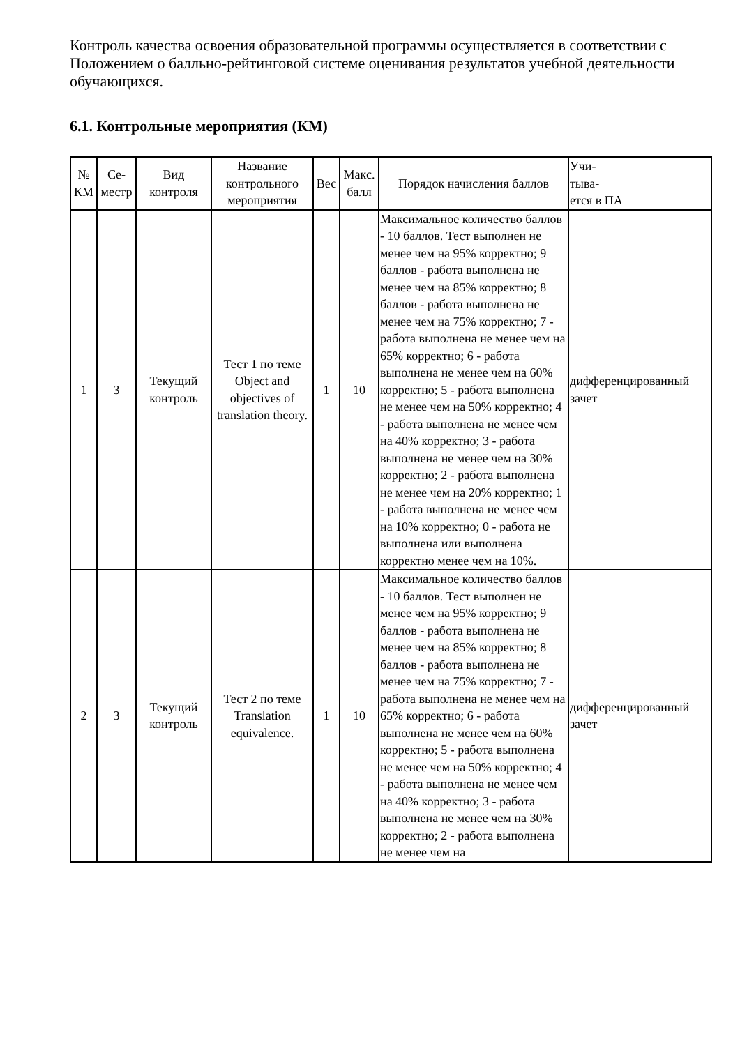Контроль качества освоения образовательной программы осуществляется в соответствии с Положением о балльно-рейтинговой системе оценивания результатов учебной деятельности обучающихся.
6.1. Контрольные мероприятия (КМ)
| № КМ | Се-местр | Вид контроля | Название контрольного мероприятия | Вес | Макс. балл | Порядок начисления баллов | Учи- тыва- ется в ПА |
| --- | --- | --- | --- | --- | --- | --- | --- |
| 1 | 3 | Текущий контроль | Тест 1 по теме Object and objectives of translation theory. | 1 | 10 | Максимальное количество баллов - 10 баллов. Тест выполнен не менее чем на 95% корректно; 9 баллов - работа выполнена не менее чем на 85% корректно; 8 баллов - работа выполнена не менее чем на 75% корректно; 7 - работа выполнена не менее чем на 65% корректно; 6 - работа выполнена не менее чем на 60% корректно; 5 - работа выполнена не менее чем на 50% корректно; 4 - работа выполнена не менее чем на 40% корректно; 3 - работа выполнена не менее чем на 30% корректно; 2 - работа выполнена не менее чем на 20% корректно; 1 - работа выполнена не менее чем на 10% корректно; 0 - работа не выполнена или выполнена корректно менее чем на 10%. | дифференцированный зачет |
| 2 | 3 | Текущий контроль | Тест 2 по теме Translation equivalence. | 1 | 10 | Максимальное количество баллов - 10 баллов. Тест выполнен не менее чем на 95% корректно; 9 баллов - работа выполнена не менее чем на 85% корректно; 8 баллов - работа выполнена не менее чем на 75% корректно; 7 - работа выполнена не менее чем на 65% корректно; 6 - работа выполнена не менее чем на 60% корректно; 5 - работа выполнена не менее чем на 50% корректно; 4 - работа выполнена не менее чем на 40% корректно; 3 - работа выполнена не менее чем на 30% корректно; 2 - работа выполнена не менее чем на | дифференцированный зачет |